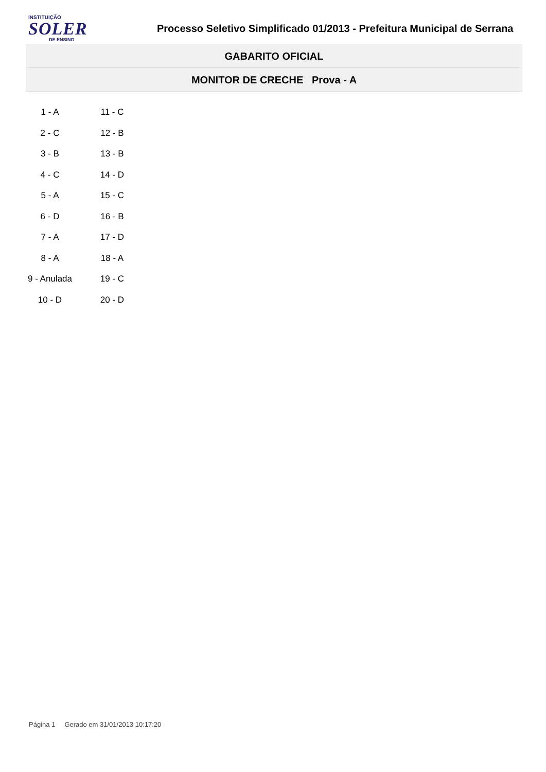INSTITUIÇÃO
SOLER
DE ENSINO
Processo Seletivo Simplificado 01/2013 - Prefeitura Municipal de Serrana
GABARITO OFICIAL
MONITOR DE CRECHE Prova - A
| 1 - A | 11 - C |
| 2 - C | 12 - B |
| 3 - B | 13 - B |
| 4 - C | 14 - D |
| 5 - A | 15 - C |
| 6 - D | 16 - B |
| 7 - A | 17 - D |
| 8 - A | 18 - A |
| 9 - Anulada | 19 - C |
| 10 - D | 20 - D |
Página 1 Gerado em 31/01/2013 10:17:20